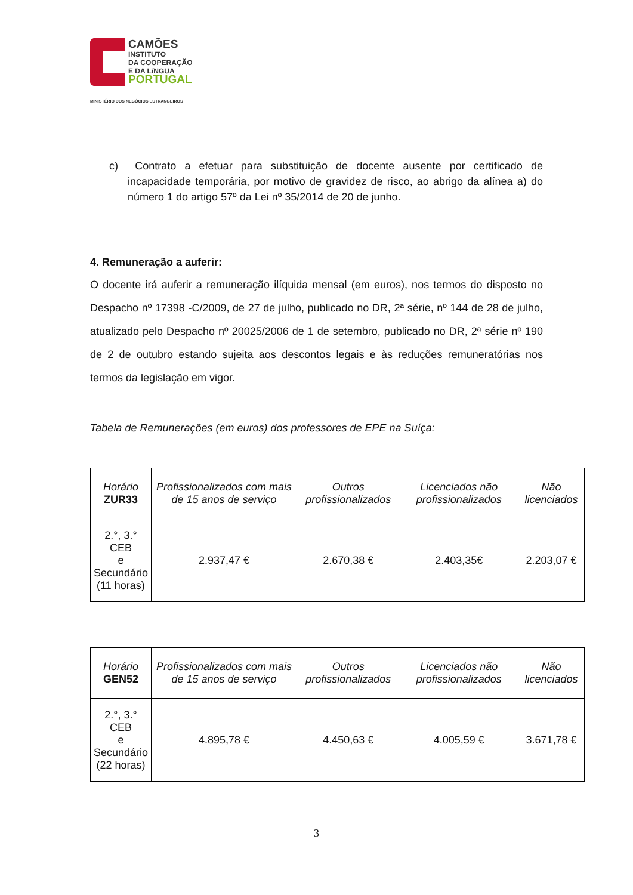CAMÕES
INSTITUTO
DA COOPERAÇÃO
E DA LíNGUA
PORTUGAL
MINISTÉRIO DOS NEGÓCIOS ESTRANGEIROS
c) Contrato a efetuar para substituição de docente ausente por certificado de incapacidade temporária, por motivo de gravidez de risco, ao abrigo da alínea a) do número 1 do artigo 57º da Lei nº 35/2014 de 20 de junho.
4. Remuneração a auferir:
O docente irá auferir a remuneração ilíquida mensal (em euros), nos termos do disposto no Despacho nº 17398 -C/2009, de 27 de julho, publicado no DR, 2ª série, nº 144 de 28 de julho, atualizado pelo Despacho nº 20025/2006 de 1 de setembro, publicado no DR, 2ª série nº 190 de 2 de outubro estando sujeita aos descontos legais e às reduções remuneratórias nos termos da legislação em vigor.
Tabela de Remunerações (em euros) dos professores de EPE na Suíça:
| Horário ZUR33 | Profissionalizados com mais de 15 anos de serviço | Outros profissionalizados | Licenciados não profissionalizados | Não licenciados |
| --- | --- | --- | --- | --- |
| 2.°, 3.° CEB e Secundário (11 horas) | 2.937,47 € | 2.670,38 € | 2.403,35€ | 2.203,07 € |
| Horário GEN52 | Profissionalizados com mais de 15 anos de serviço | Outros profissionalizados | Licenciados não profissionalizados | Não licenciados |
| --- | --- | --- | --- | --- |
| 2.°, 3.° CEB e Secundário (22 horas) | 4.895,78 € | 4.450,63 € | 4.005,59 € | 3.671,78 € |
3